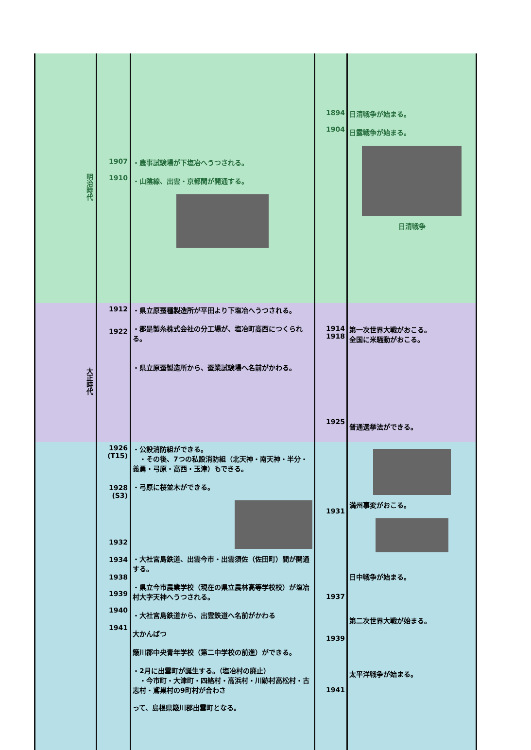| 明治時代 | 1907 1910 | ・農事試験場が下塩冶へうつされる。 ・山陰線、出雲・京都間が開通する。 | 1894 1904 | 日清戦争が始まる。 日露戦争が始まる。 日清戦争 |
| 大正時代 | 1912 1922 | ・県立原蚕種製造所が平田より下塩冶へうつされる。 ・郡是製糸株式会社の分工場が、塩冶町高西につくられる。 ・県立原蚕製造所から、蚕業試験場へ名前がかわる。 | 1914 1918 1925 | 第一次世界大戦がおこる。 全国に米騒動がおこる。 普通選挙法ができる。 |
| | 1926 (T15) 1928 (S3) 1932 1934 1938 1939 1940 1941 | ・公設消防組ができる。 ・その後、7つの私設消防組（北天神・南天神・半分・義勇・弓原・高西・玉津）もできる。 ・弓原に桜並木ができる。 ・大社宮島鉄道、出雲今市・出雲須佐（佐田町）間が開通する。 ・県立今市農業学校（現在の県立農林高等学校校）が塩冶村大字天神へうつされる。 ・大社宮島鉄道から、出雲鉄道へ名前がかわる 大かんばつ 簸川郡中央青年学校（第二中学校の前進）ができる。 ・2月に出雲町が誕生する。（塩冶村の廃止） ・今市町・大津町・四絡村・高浜村・川跡村高松村・古志村・鳶巣村の9町村が合わさ って、島根県簸川郡出雲町となる。 | 1931 1937 1939 1941 | 満州事変がおこる。 日中戦争が始まる。 第二次世界大戦が始まる。 太平洋戦争が始まる。 |